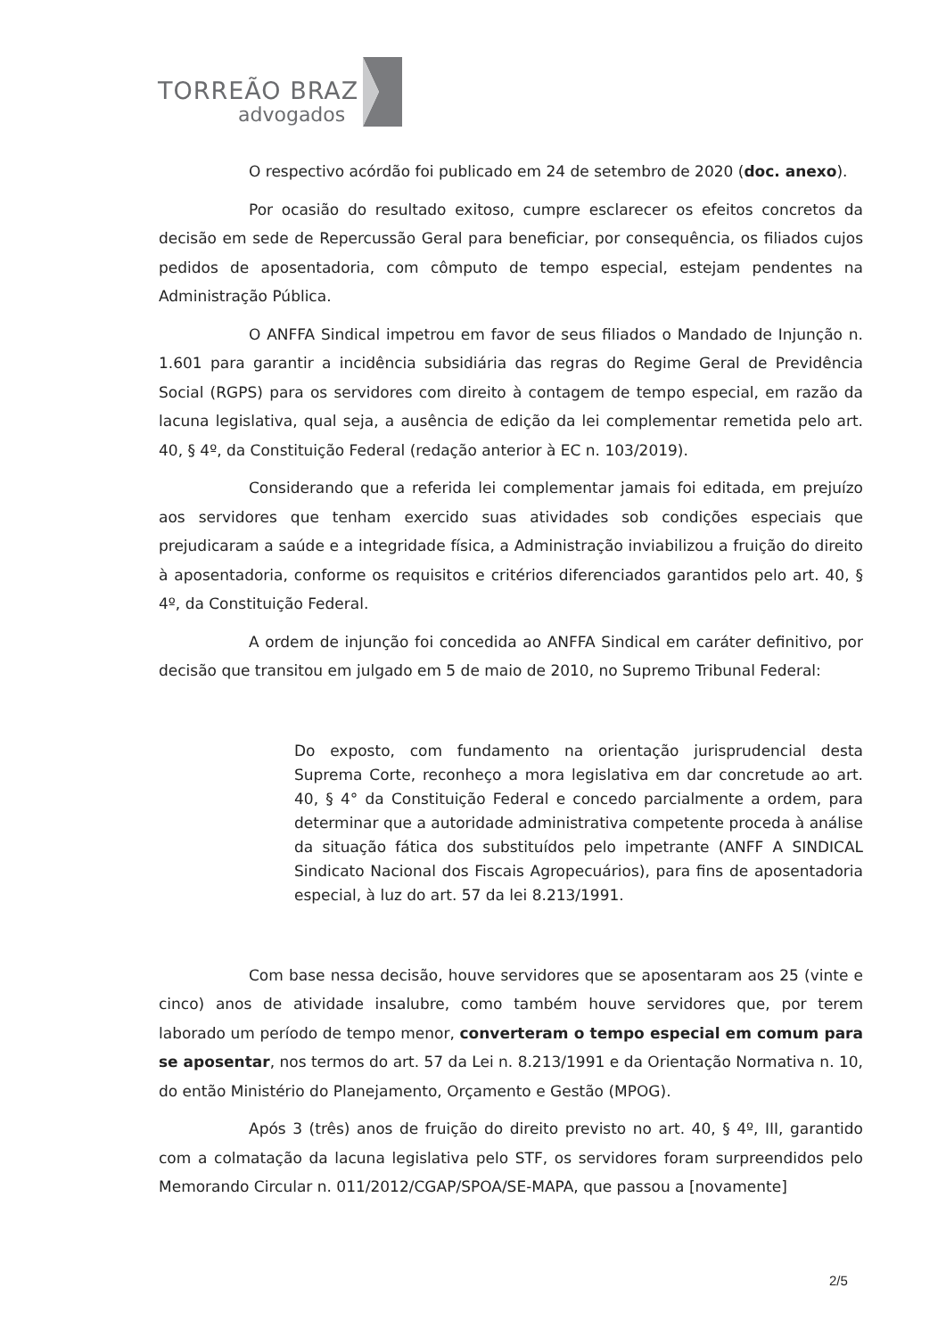TORREÃO BRAZ
advogados
O respectivo acórdão foi publicado em 24 de setembro de 2020 (doc. anexo).
Por ocasião do resultado exitoso, cumpre esclarecer os efeitos concretos da decisão em sede de Repercussão Geral para beneficiar, por consequência, os filiados cujos pedidos de aposentadoria, com cômputo de tempo especial, estejam pendentes na Administração Pública.
O ANFFA Sindical impetrou em favor de seus filiados o Mandado de Injunção n. 1.601 para garantir a incidência subsidiária das regras do Regime Geral de Previdência Social (RGPS) para os servidores com direito à contagem de tempo especial, em razão da lacuna legislativa, qual seja, a ausência de edição da lei complementar remetida pelo art. 40, § 4º, da Constituição Federal (redação anterior à EC n. 103/2019).
Considerando que a referida lei complementar jamais foi editada, em prejuízo aos servidores que tenham exercido suas atividades sob condições especiais que prejudicaram a saúde e a integridade física, a Administração inviabilizou a fruição do direito à aposentadoria, conforme os requisitos e critérios diferenciados garantidos pelo art. 40, § 4º, da Constituição Federal.
A ordem de injunção foi concedida ao ANFFA Sindical em caráter definitivo, por decisão que transitou em julgado em 5 de maio de 2010, no Supremo Tribunal Federal:
Do exposto, com fundamento na orientação jurisprudencial desta Suprema Corte, reconheço a mora legislativa em dar concretude ao art. 40, § 4° da Constituição Federal e concedo parcialmente a ordem, para determinar que a autoridade administrativa competente proceda à análise da situação fática dos substituídos pelo impetrante (ANFF A SINDICAL Sindicato Nacional dos Fiscais Agropecuários), para fins de aposentadoria especial, à luz do art. 57 da lei 8.213/1991.
Com base nessa decisão, houve servidores que se aposentaram aos 25 (vinte e cinco) anos de atividade insalubre, como também houve servidores que, por terem laborado um período de tempo menor, converteram o tempo especial em comum para se aposentar, nos termos do art. 57 da Lei n. 8.213/1991 e da Orientação Normativa n. 10, do então Ministério do Planejamento, Orçamento e Gestão (MPOG).
Após 3 (três) anos de fruição do direito previsto no art. 40, § 4º, III, garantido com a colmatação da lacuna legislativa pelo STF, os servidores foram surpreendidos pelo Memorando Circular n. 011/2012/CGAP/SPOA/SE-MAPA, que passou a [novamente]
2/5